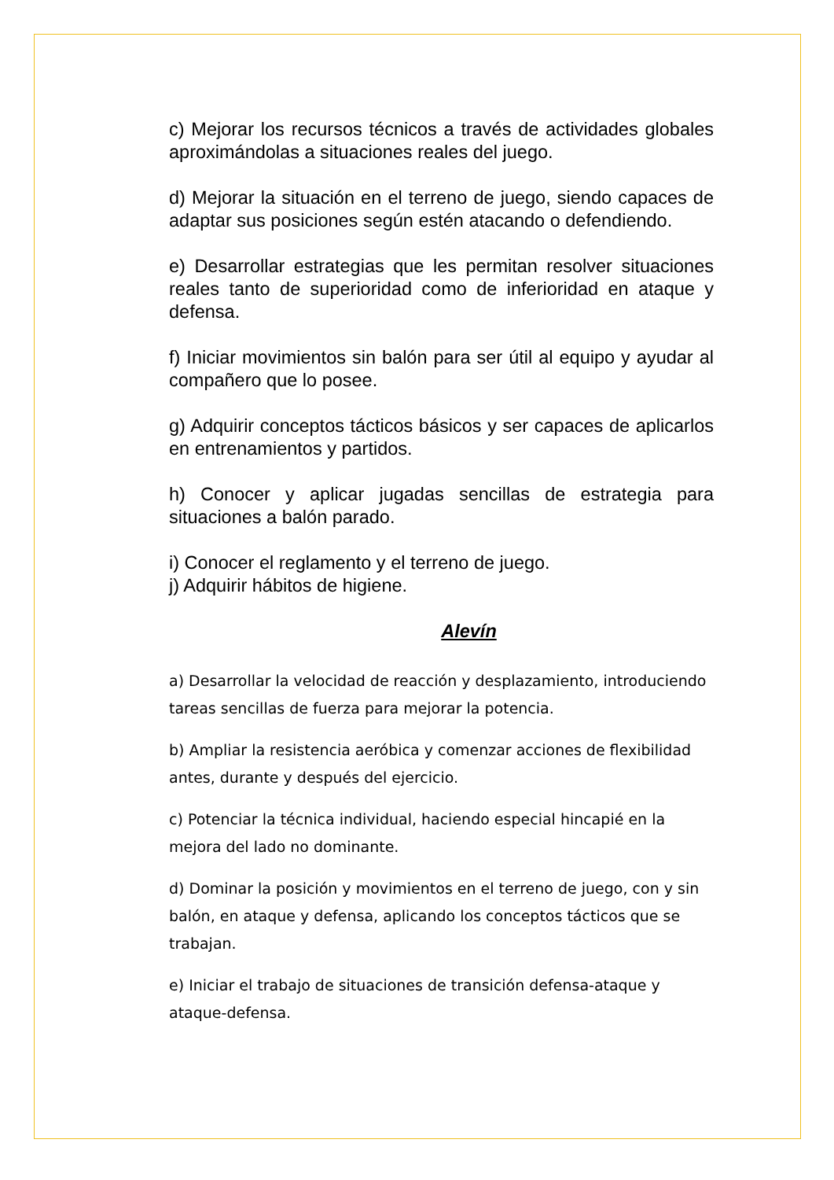c) Mejorar los recursos técnicos a través de actividades globales aproximándolas a situaciones reales del juego.
d) Mejorar la situación en el terreno de juego, siendo capaces de adaptar sus posiciones según estén atacando o defendiendo.
e) Desarrollar estrategias que les permitan resolver situaciones reales tanto de superioridad como de inferioridad en ataque y defensa.
f) Iniciar movimientos sin balón para ser útil al equipo y ayudar al compañero que lo posee.
g) Adquirir conceptos tácticos básicos y ser capaces de aplicarlos en entrenamientos y partidos.
h) Conocer y aplicar jugadas sencillas de estrategia para situaciones a balón parado.
i) Conocer el reglamento y el terreno de juego.
j) Adquirir hábitos de higiene.
Alevín
a) Desarrollar la velocidad de reacción y desplazamiento, introduciendo tareas sencillas de fuerza para mejorar la potencia.
b) Ampliar la resistencia aeróbica y comenzar acciones de flexibilidad antes, durante y después del ejercicio.
c) Potenciar la técnica individual, haciendo especial hincapié en la mejora del lado no dominante.
d) Dominar la posición y movimientos en el terreno de juego, con y sin balón, en ataque y defensa, aplicando los conceptos tácticos que se trabajan.
e) Iniciar el trabajo de situaciones de transición defensa-ataque y ataque-defensa.